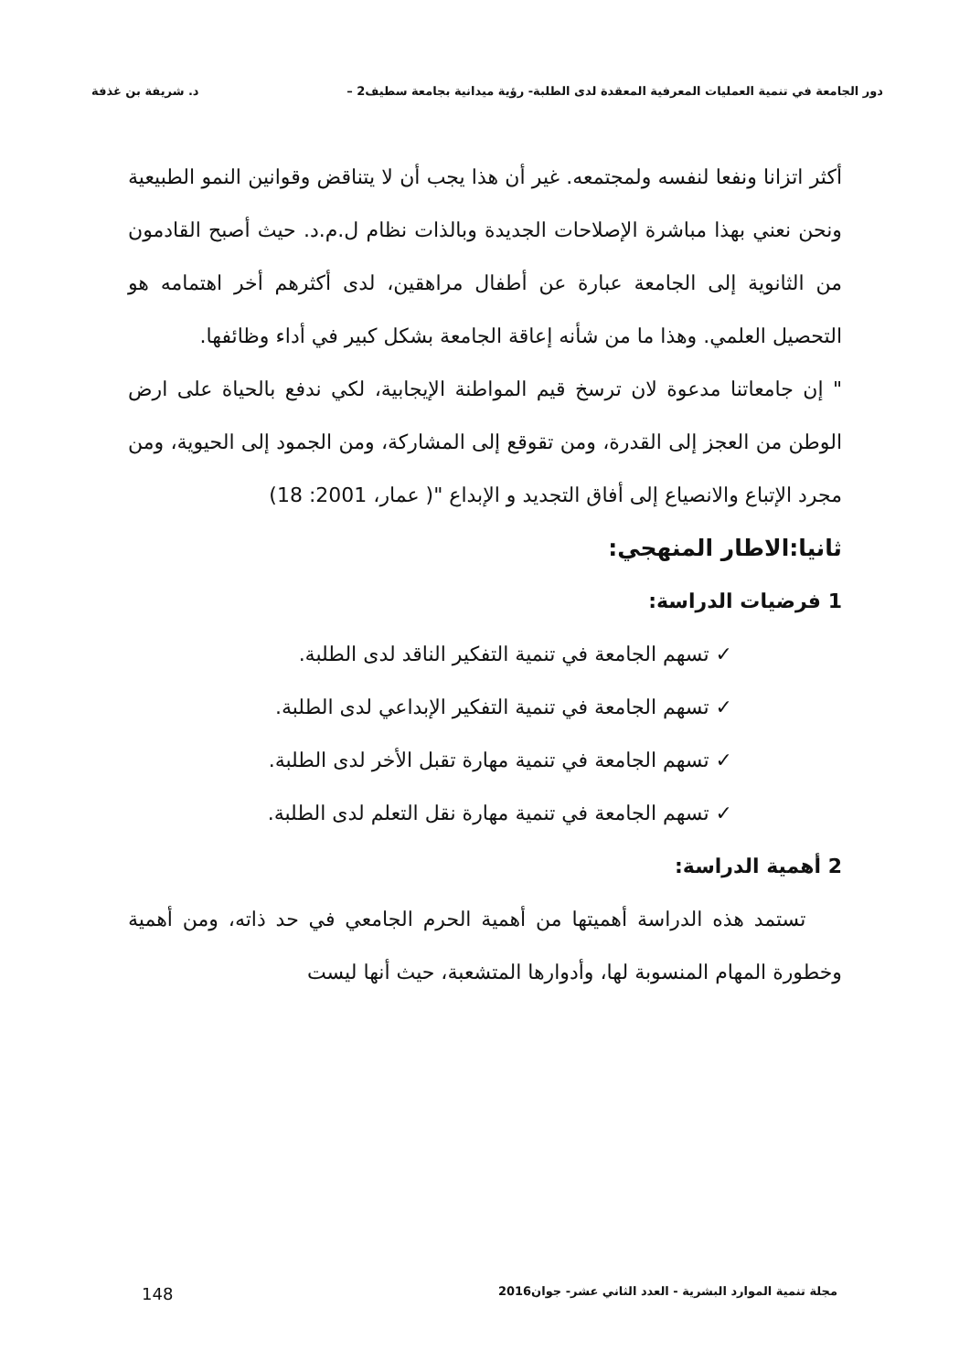دور الجامعة في تنمية العمليات المعرفية المعقدة لدى الطلبة- رؤية ميدانية بجامعة سطيف2 – د. شريفة بن غذفة
أكثر اتزانا ونفعا لنفسه ولمجتمعه. غير أن هذا يجب أن لا يتناقض وقوانين النمو الطبيعية ونحن نعني بهذا مباشرة الإصلاحات الجديدة وبالذات نظام ل.م.د. حيث أصبح القادمون من الثانوية إلى الجامعة عبارة عن أطفال مراهقين، لدى أكثرهم أخر اهتمامه هو التحصيل العلمي. وهذا ما من شأنه إعاقة الجامعة بشكل كبير في أداء وظائفها.
" إن جامعاتنا مدعوة لان ترسخ قيم المواطنة الإيجابية، لكي ندفع بالحياة على ارض الوطن من العجز إلى القدرة، ومن تقوقع إلى المشاركة، ومن الجمود إلى الحيوية، ومن مجرد الإتباع والانصياع إلى أفاق التجديد و الإبداع "( عمار، 2001: 18)
ثانيا:الاطار المنهجي:
1 فرضيات الدراسة:
✓ تسهم الجامعة في تنمية التفكير الناقد لدى الطلبة.
✓ تسهم الجامعة في تنمية التفكير الإبداعي لدى الطلبة.
✓ تسهم الجامعة في تنمية مهارة تقبل الأخر لدى الطلبة.
✓ تسهم الجامعة في تنمية مهارة نقل التعلم لدى الطلبة.
2 أهمية الدراسة:
تستمد هذه الدراسة أهميتها من أهمية الحرم الجامعي في حد ذاته، ومن أهمية وخطورة المهام المنسوبة لها، وأدوارها المتشعبة، حيث أنها ليست
مجلة تنمية الموارد البشرية - العدد الثاني عشر- جوان2016 148